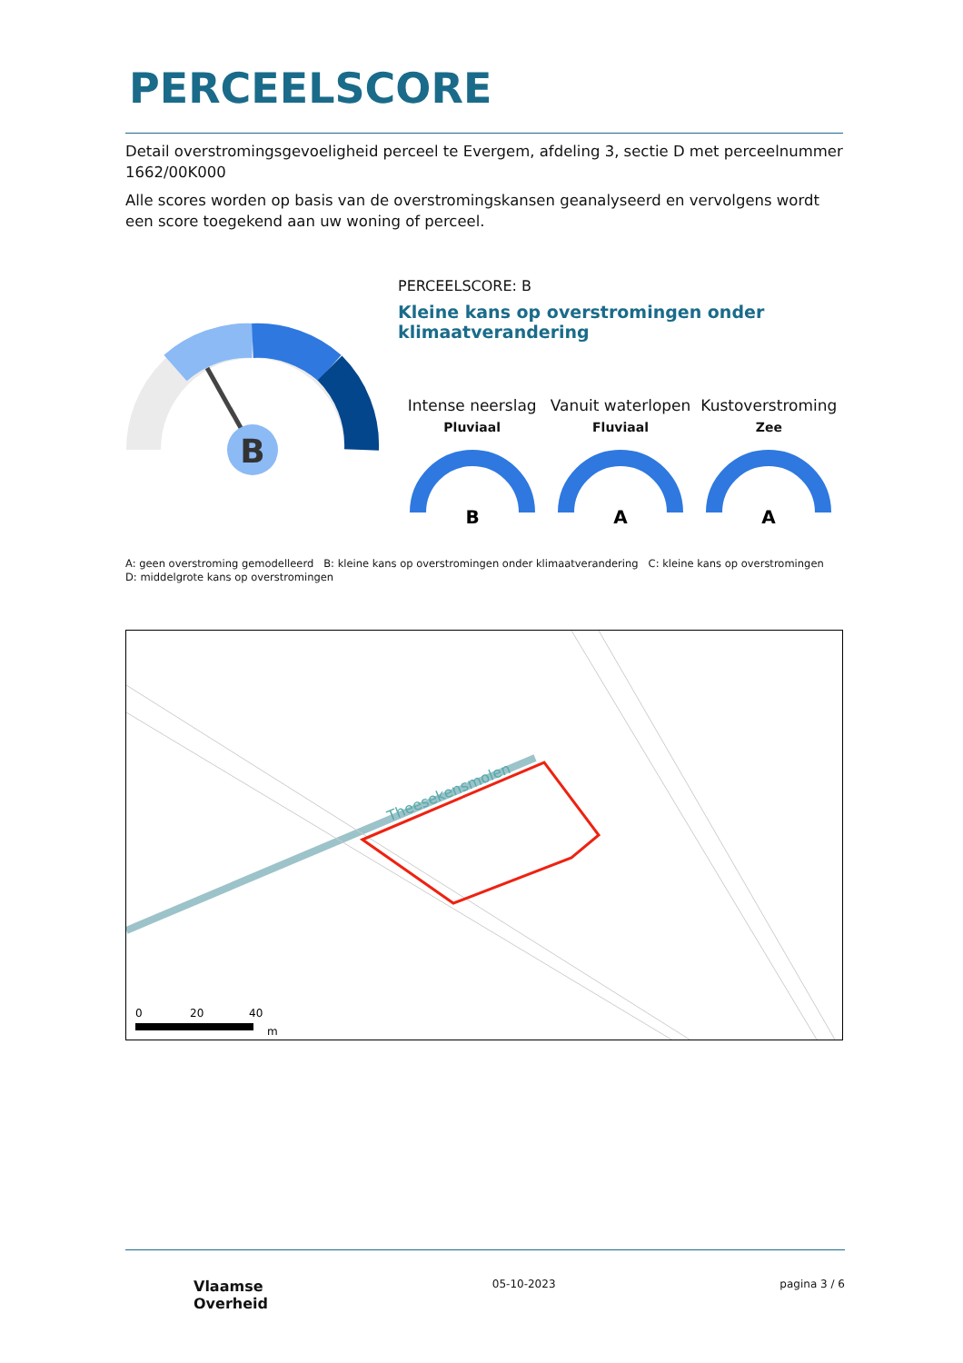PERCEELSCORE
Detail overstromingsgevoeligheid perceel te Evergem, afdeling 3, sectie D met perceelnummer 1662/00K000
Alle scores worden op basis van de overstromingskansen geanalyseerd en vervolgens wordt een score toegekend aan uw woning of perceel.
B
PERCEELSCORE: B
Kleine kans op overstromingen onder klimaatverandering
Intense neerslag
Pluviaal
B
Vanuit waterlopen
Fluviaal
A
Kustoverstroming
Zee
A
A: geen overstroming gemodelleerd B: kleine kans op overstromingen onder klimaatverandering C: kleine kans op overstromingen D: middelgrote kans op overstromingen
Theesekensmolen
0
20
40
m
Vlaamse
Overheid
05-10-2023 pagina 3 / 6